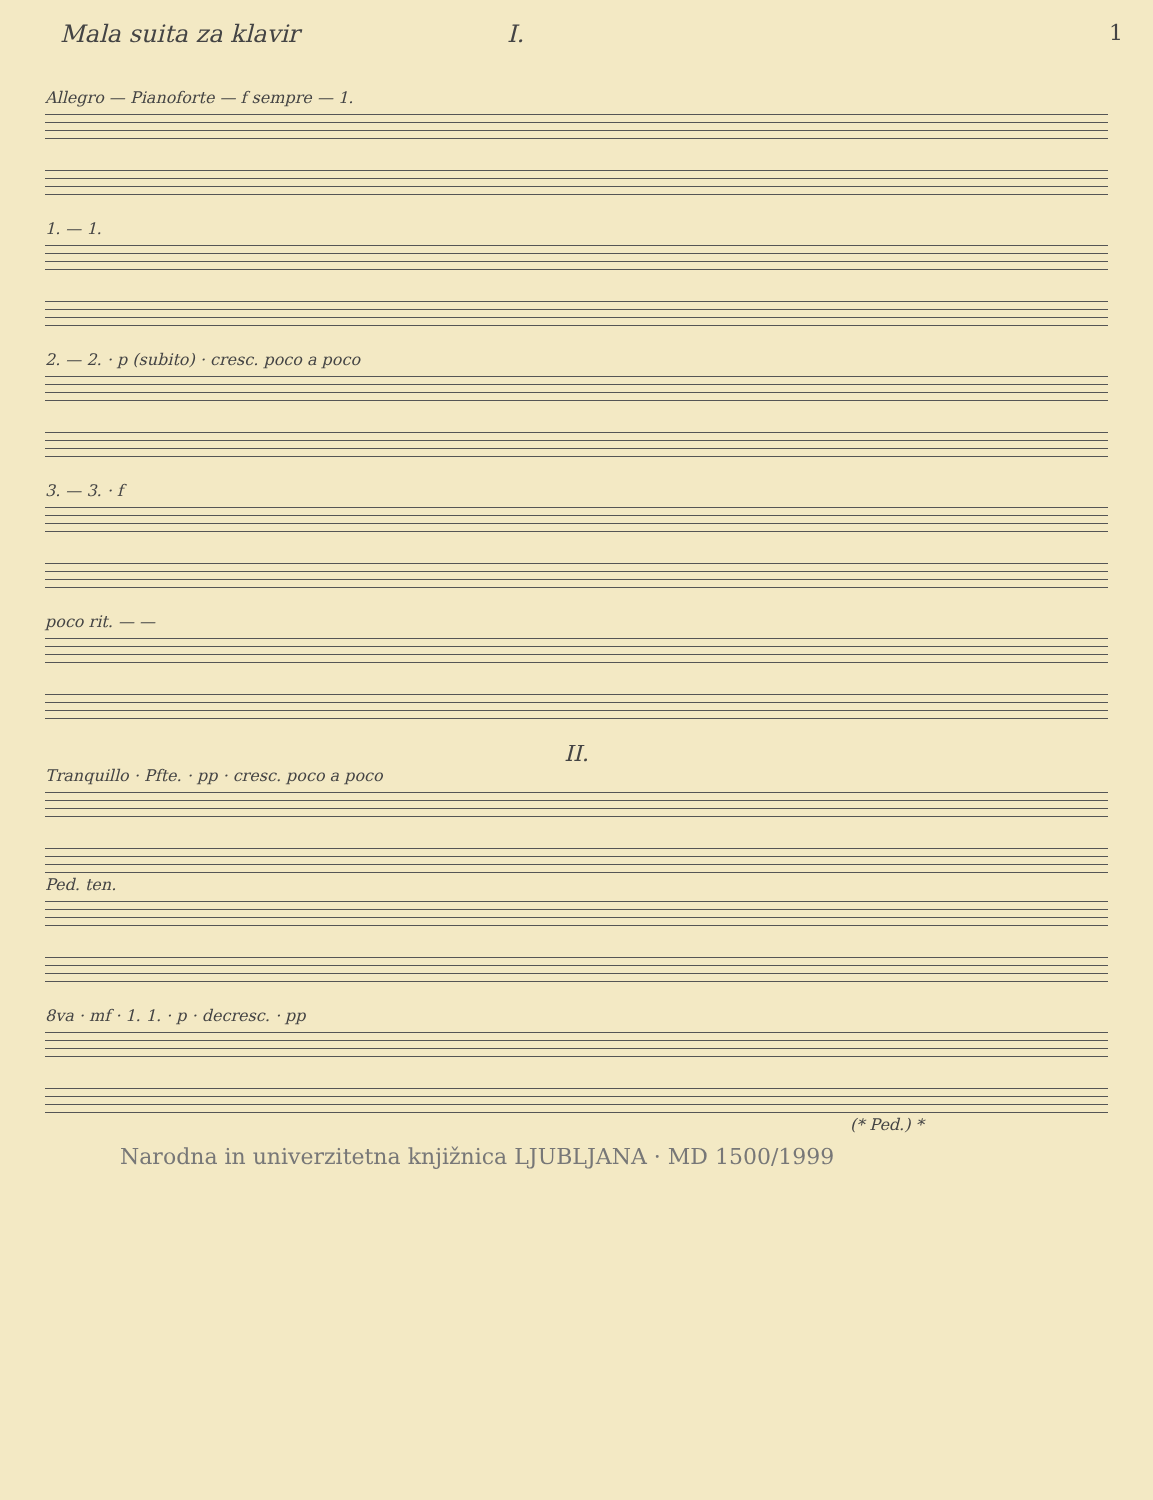1
Mala suita za klavir I.
Allegro — Pianoforte — f sempre — 1.
1. — 1.
2. — 2. · p (subito) · cresc. poco a poco
3. — 3. · f
poco rit. — —
II.
Tranquillo · Pfte. · pp · cresc. poco a poco
Ped. ten.
8va · mf · 1. 1. · p · decresc. · pp
(* Ped.) *
Narodna in univerzitetna knjižnica LJUBLJANA · MD 1500/1999